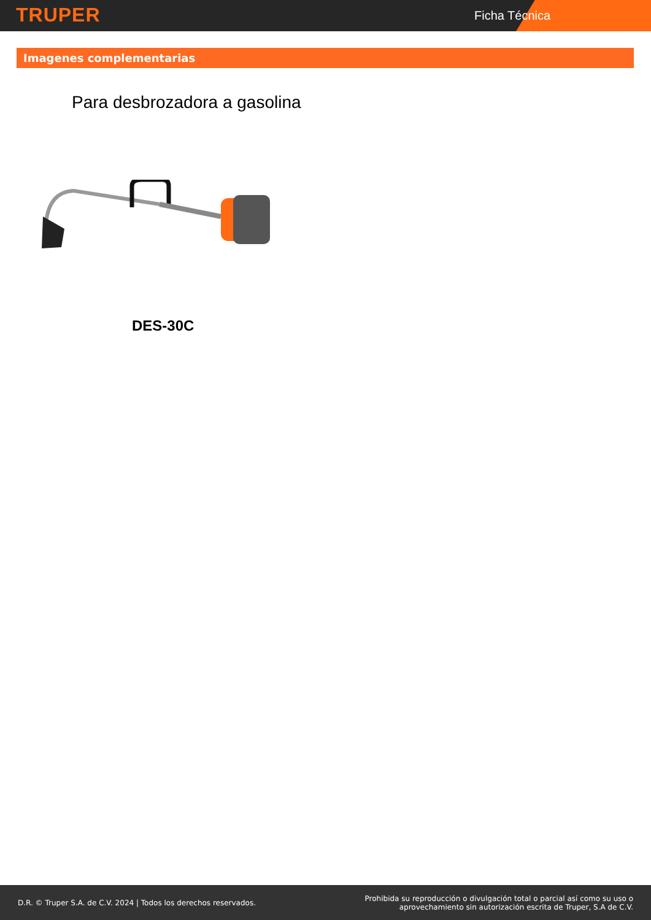TRUPER Ficha Técnica
Imagenes complementarias
Para desbrozadora a gasolina
DES-30C
D.R. © Truper S.A. de C.V. 2024 | Todos los derechos reservados. Prohibida su reproducción o divulgación total o parcial así como su uso o
aprovechamiento sin autorización escrita de Truper, S.A de C.V.